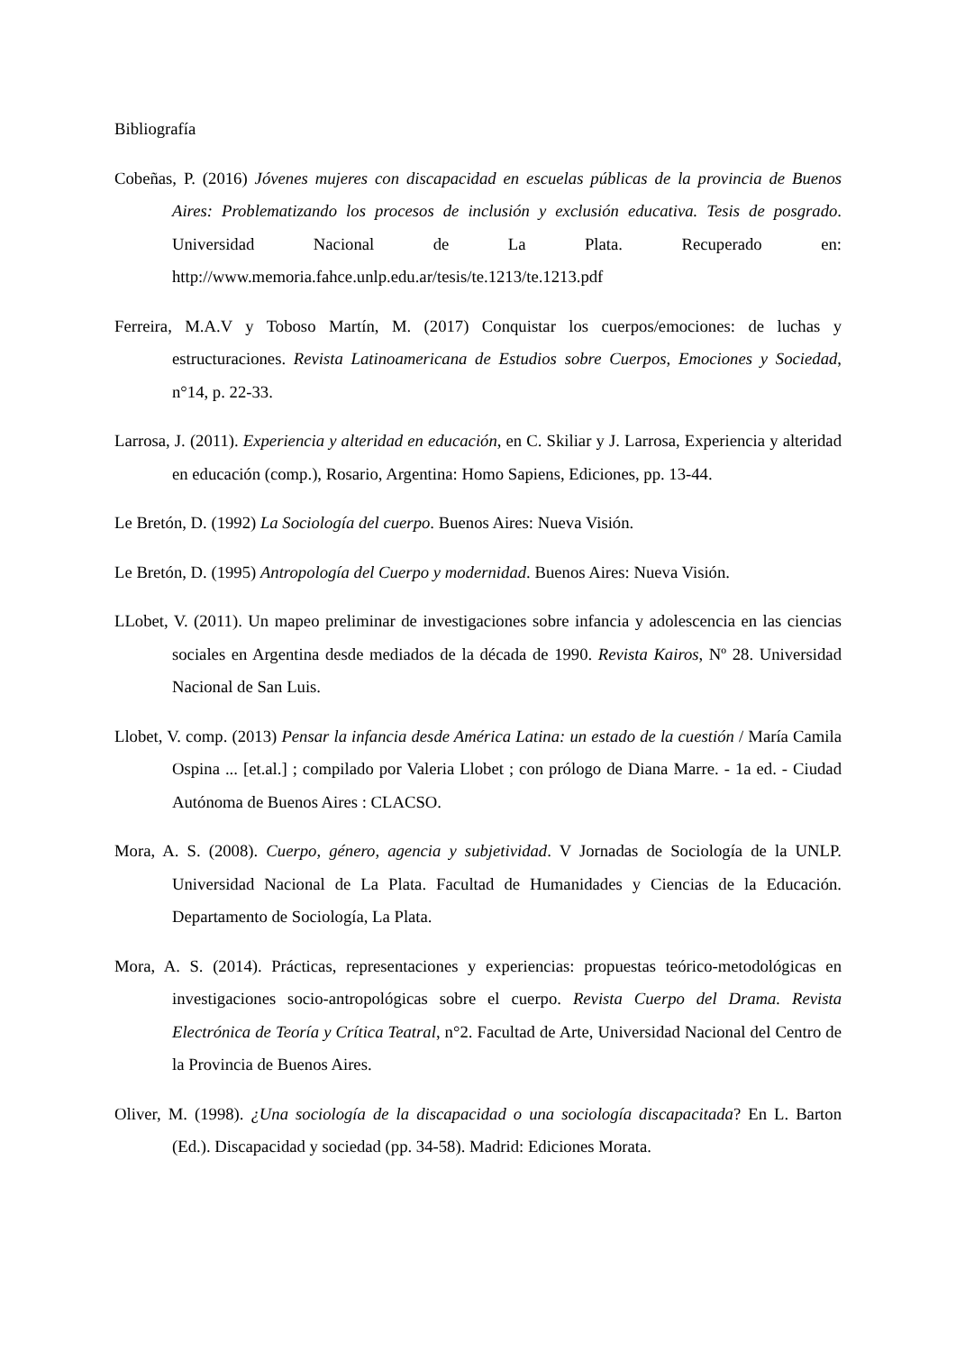Bibliografía
Cobeñas, P. (2016) Jóvenes mujeres con discapacidad en escuelas públicas de la provincia de Buenos Aires: Problematizando los procesos de inclusión y exclusión educativa. Tesis de posgrado. Universidad Nacional de La Plata. Recuperado en: http://www.memoria.fahce.unlp.edu.ar/tesis/te.1213/te.1213.pdf
Ferreira, M.A.V y Toboso Martín, M. (2017) Conquistar los cuerpos/emociones: de luchas y estructuraciones. Revista Latinoamericana de Estudios sobre Cuerpos, Emociones y Sociedad, n°14, p. 22-33.
Larrosa, J. (2011). Experiencia y alteridad en educación, en C. Skiliar y J. Larrosa, Experiencia y alteridad en educación (comp.), Rosario, Argentina: Homo Sapiens, Ediciones, pp. 13-44.
Le Bretón, D. (1992) La Sociología del cuerpo. Buenos Aires: Nueva Visión.
Le Bretón, D. (1995) Antropología del Cuerpo y modernidad. Buenos Aires: Nueva Visión.
LLobet, V. (2011). Un mapeo preliminar de investigaciones sobre infancia y adolescencia en las ciencias sociales en Argentina desde mediados de la década de 1990. Revista Kairos, Nº 28. Universidad Nacional de San Luis.
Llobet, V. comp. (2013) Pensar la infancia desde América Latina: un estado de la cuestión / María Camila Ospina ... [et.al.] ; compilado por Valeria Llobet ; con prólogo de Diana Marre. - 1a ed. - Ciudad Autónoma de Buenos Aires : CLACSO.
Mora, A. S. (2008). Cuerpo, género, agencia y subjetividad. V Jornadas de Sociología de la UNLP. Universidad Nacional de La Plata. Facultad de Humanidades y Ciencias de la Educación. Departamento de Sociología, La Plata.
Mora, A. S. (2014). Prácticas, representaciones y experiencias: propuestas teórico-metodológicas en investigaciones socio-antropológicas sobre el cuerpo. Revista Cuerpo del Drama. Revista Electrónica de Teoría y Crítica Teatral, n°2. Facultad de Arte, Universidad Nacional del Centro de la Provincia de Buenos Aires.
Oliver, M. (1998). ¿Una sociología de la discapacidad o una sociología discapacitada? En L. Barton (Ed.). Discapacidad y sociedad (pp. 34-58). Madrid: Ediciones Morata.